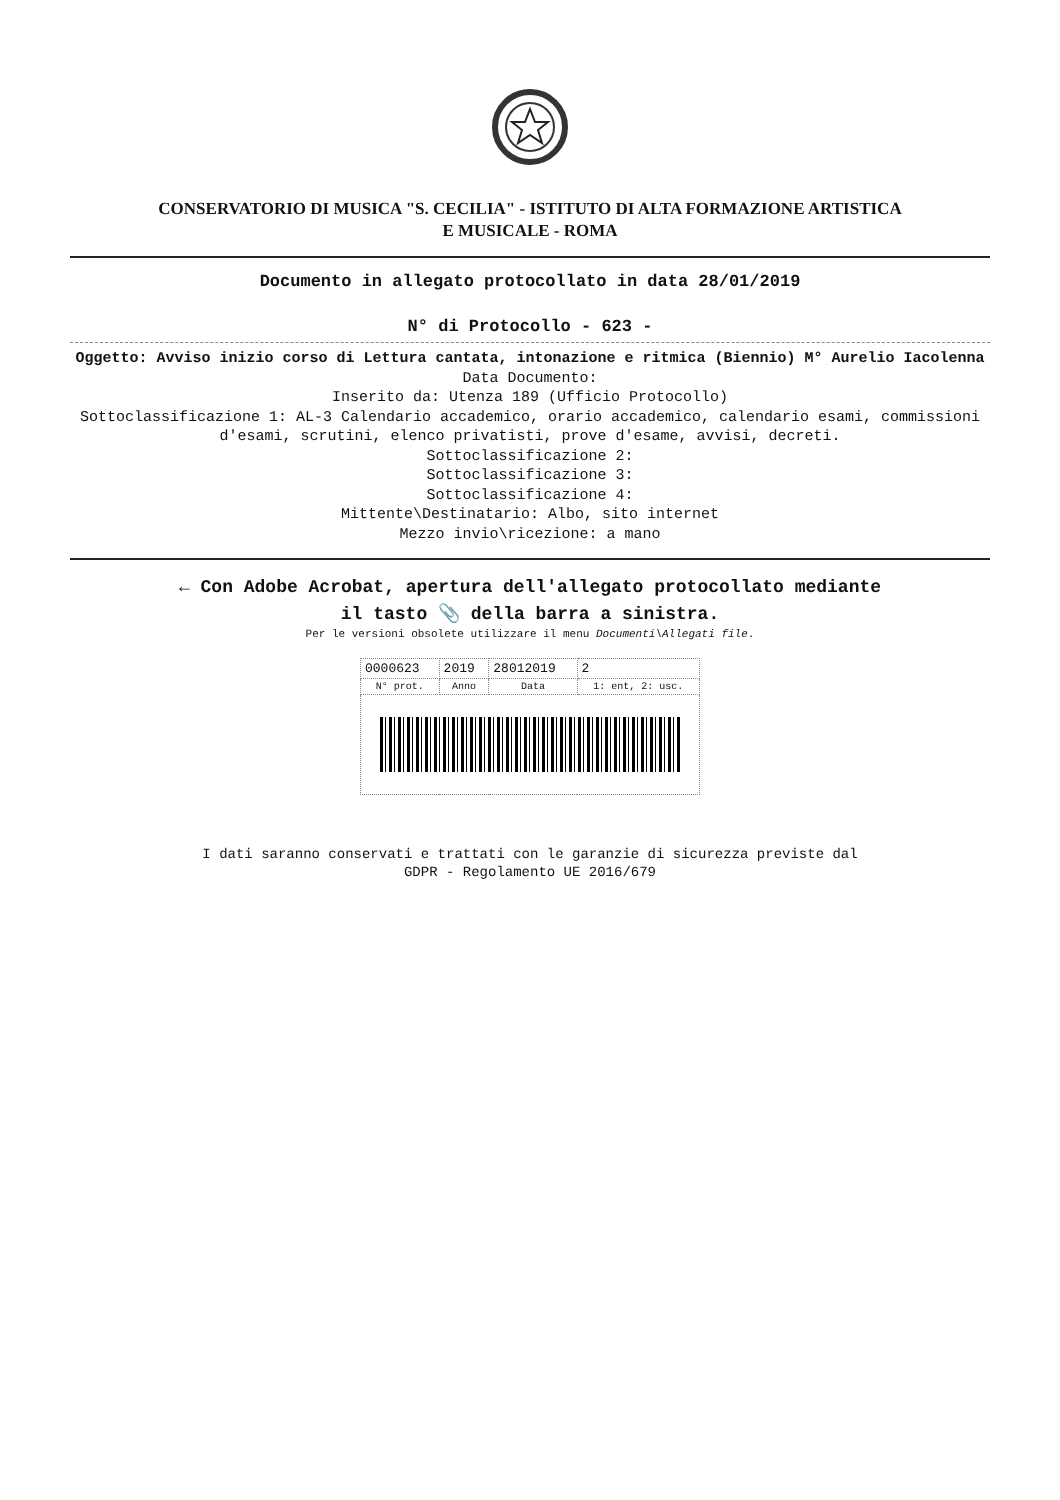CONSERVATORIO DI MUSICA "S. CECILIA" - ISTITUTO DI ALTA FORMAZIONE ARTISTICA
E MUSICALE - ROMA
Documento in allegato protocollato in data 28/01/2019
N° di Protocollo - 623 -
Oggetto: Avviso inizio corso di Lettura cantata, intonazione e ritmica (Biennio) M° Aurelio Iacolenna
Data Documento:
Inserito da: Utenza 189 (Ufficio Protocollo)
Sottoclassificazione 1: AL-3 Calendario accademico, orario accademico, calendario esami, commissioni d'esami, scrutini, elenco privatisti, prove d'esame, avvisi, decreti.
Sottoclassificazione 2:
Sottoclassificazione 3:
Sottoclassificazione 4:
Mittente\Destinatario: Albo, sito internet
Mezzo invio\ricezione: a mano
← Con Adobe Acrobat, apertura dell'allegato protocollato mediante
il tasto 📎 della barra a sinistra.
Per le versioni obsolete utilizzare il menu Documenti\Allegati file.
| 0000623 | 2019 | 28012019 | 2 |
| N° prot. | Anno | Data | 1: ent, 2: usc. |
I dati saranno conservati e trattati con le garanzie di sicurezza previste dal
GDPR - Regolamento UE 2016/679